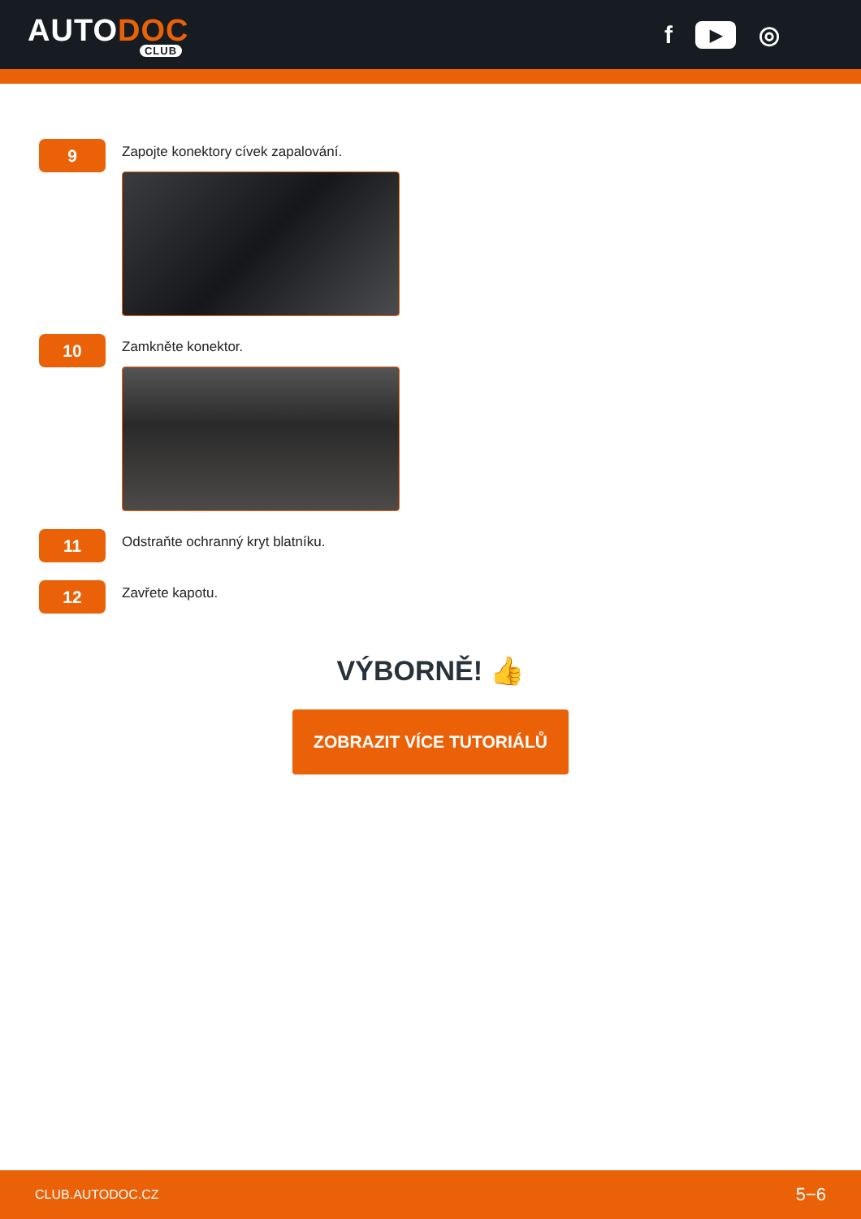AUTODOC
CLUB
f ▶ ◎
9
Zapojte konektory cívek zapalování.
10
Zamkněte konektor.
11
Odstraňte ochranný kryt blatníku.
12
Zavřete kapotu.
VÝBORNĚ! 👍
ZOBRAZIT VÍCE TUTORIÁLŮ
CLUB.AUTODOC.CZ 5−6